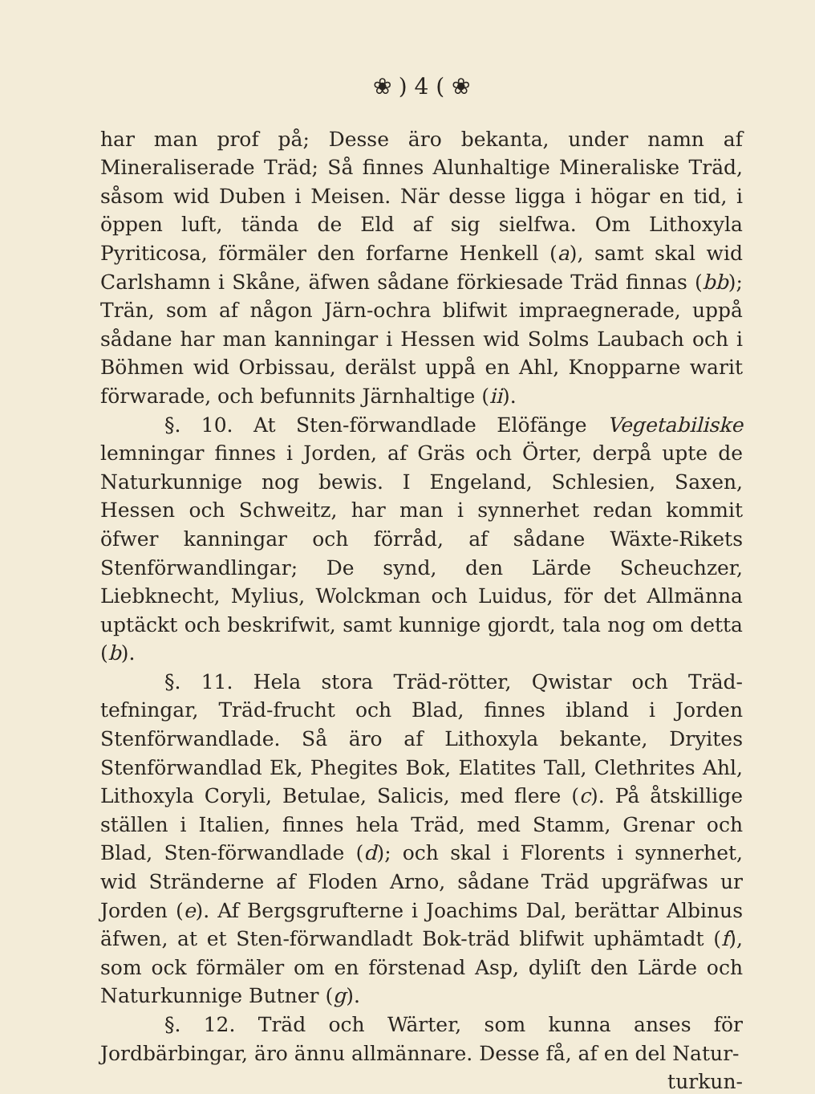❀ ) 4 ( ❀
har man prof på; Desse äro bekanta, under namn af Mineraliserade Träd; Så finnes Alunhaltige Mineraliske Träd, såsom wid Duben i Meisen. När desse ligga i högar en tid, i öppen luft, tända de Eld af sig sielfwa. Om Lithoxyla Pyriticosa, förmäler den forfarne Henkell (a), samt skal wid Carlshamn i Skåne, äfwen sådane förkiesade Träd finnas (bb); Trän, som af någon Järn-ochra blifwit impraegnerade, uppå sådane har man kanningar i Hessen wid Solms Laubach och i Böhmen wid Orbissau, derälst uppå en Ahl, Knopparne warit förwarade, och befunnits Järnhaltige (ii).
§. 10. At Sten-förwandlade Elöfänge Vegetabiliske lemningar finnes i Jorden, af Gräs och Örter, derpå upte de Naturkunnige nog bewis. I Engeland, Schlesien, Saxen, Hessen och Schweitz, har man i synnerhet redan kommit öfwer kanningar och förråd, af sådane Wäxte-Rikets Stenförwandlingar; De synd, den Lärde Scheuchzer, Liebknecht, Mylius, Wolckman och Luidus, för det Allmänna uptäckt och beskrifwit, samt kunnige gjordt, tala nog om detta (b).
§. 11. Hela stora Träd-rötter, Qwistar och Träd-tefningar, Träd-frucht och Blad, finnes ibland i Jorden Stenförwandlade. Så äro af Lithoxyla bekante, Dryites Stenförwandlad Ek, Phegites Bok, Elatites Tall, Clethrites Ahl, Lithoxyla Coryli, Betulae, Salicis, med flere (c). På åtskillige ställen i Italien, finnes hela Träd, med Stamm, Grenar och Blad, Sten-förwandlade (d); och skal i Florents i synnerhet, wid Stränderne af Floden Arno, sådane Träd upgräfwas ur Jorden (e). Af Bergsgrufterne i Joachims Dal, berättar Albinus äfwen, at et Sten-förwandladt Bok-träd blifwit uphämtadt (f), som ock förmäler om en förstenad Asp, dyliſt den Lärde och Naturkunnige Butner (g).
§. 12. Träd och Wärter, som kunna anses för Jordbärbingar, äro ännu allmännare. Desse få, af en del Natur-
turkun-